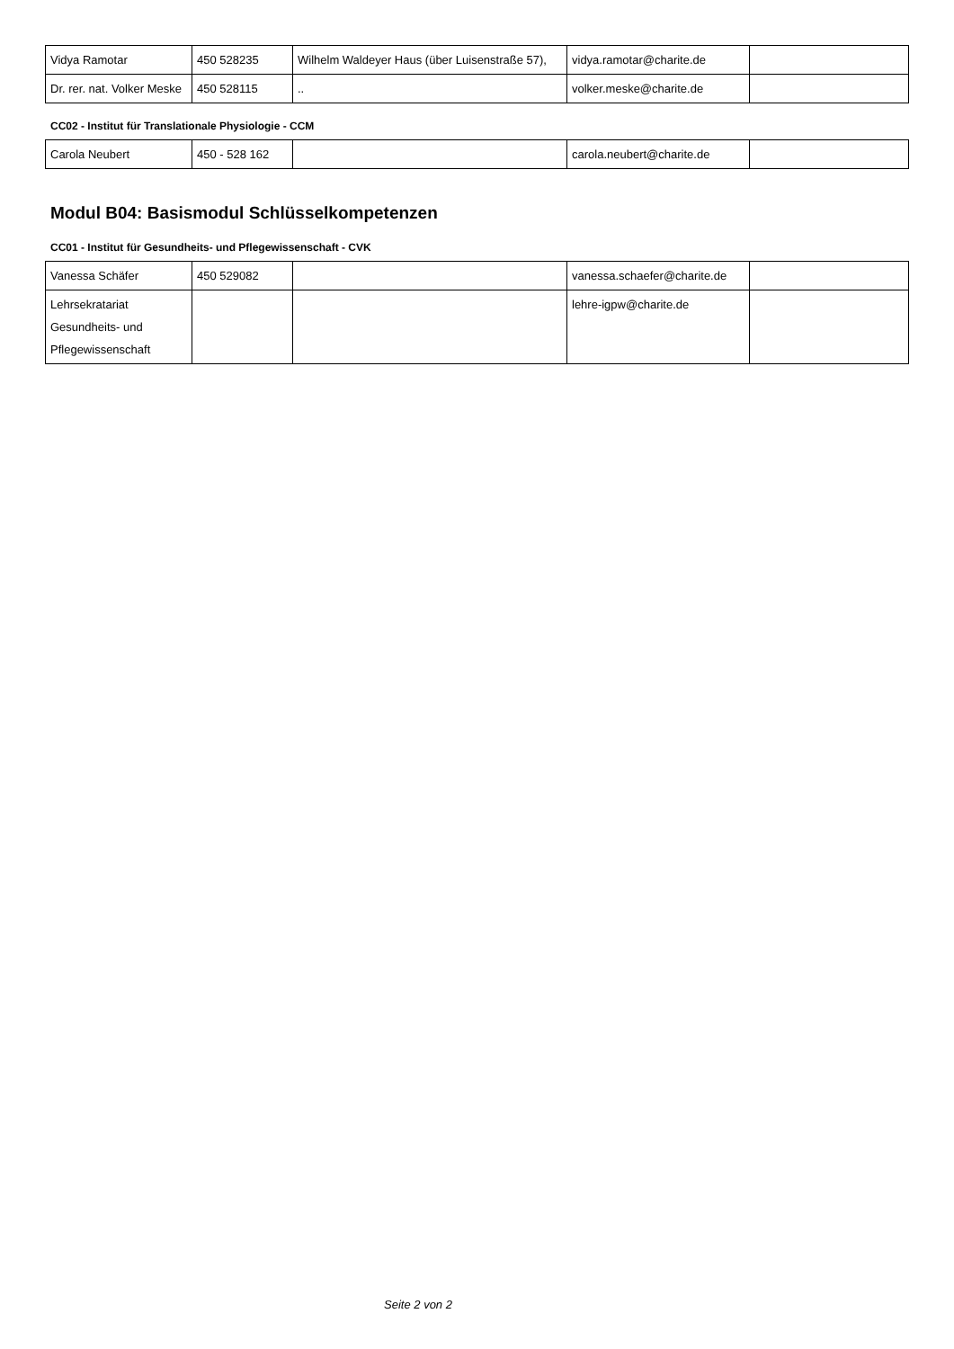| Vidya Ramotar | 450 528235 | Wilhelm Waldeyer Haus (über Luisenstraße 57), | vidya.ramotar@charite.de | |
| Dr. rer. nat. Volker Meske | 450 528115 | .. | volker.meske@charite.de | |
CC02 - Institut für Translationale Physiologie - CCM
| Carola Neubert | 450 - 528 162 | | carola.neubert@charite.de | |
Modul B04: Basismodul Schlüsselkompetenzen
CC01 - Institut für Gesundheits- und Pflegewissenschaft - CVK
| Vanessa Schäfer | 450 529082 | | vanessa.schaefer@charite.de | |
| Lehrsekratariat Gesundheits- und Pflegewissenschaft | | | lehre-igpw@charite.de | |
Seite 2 von 2